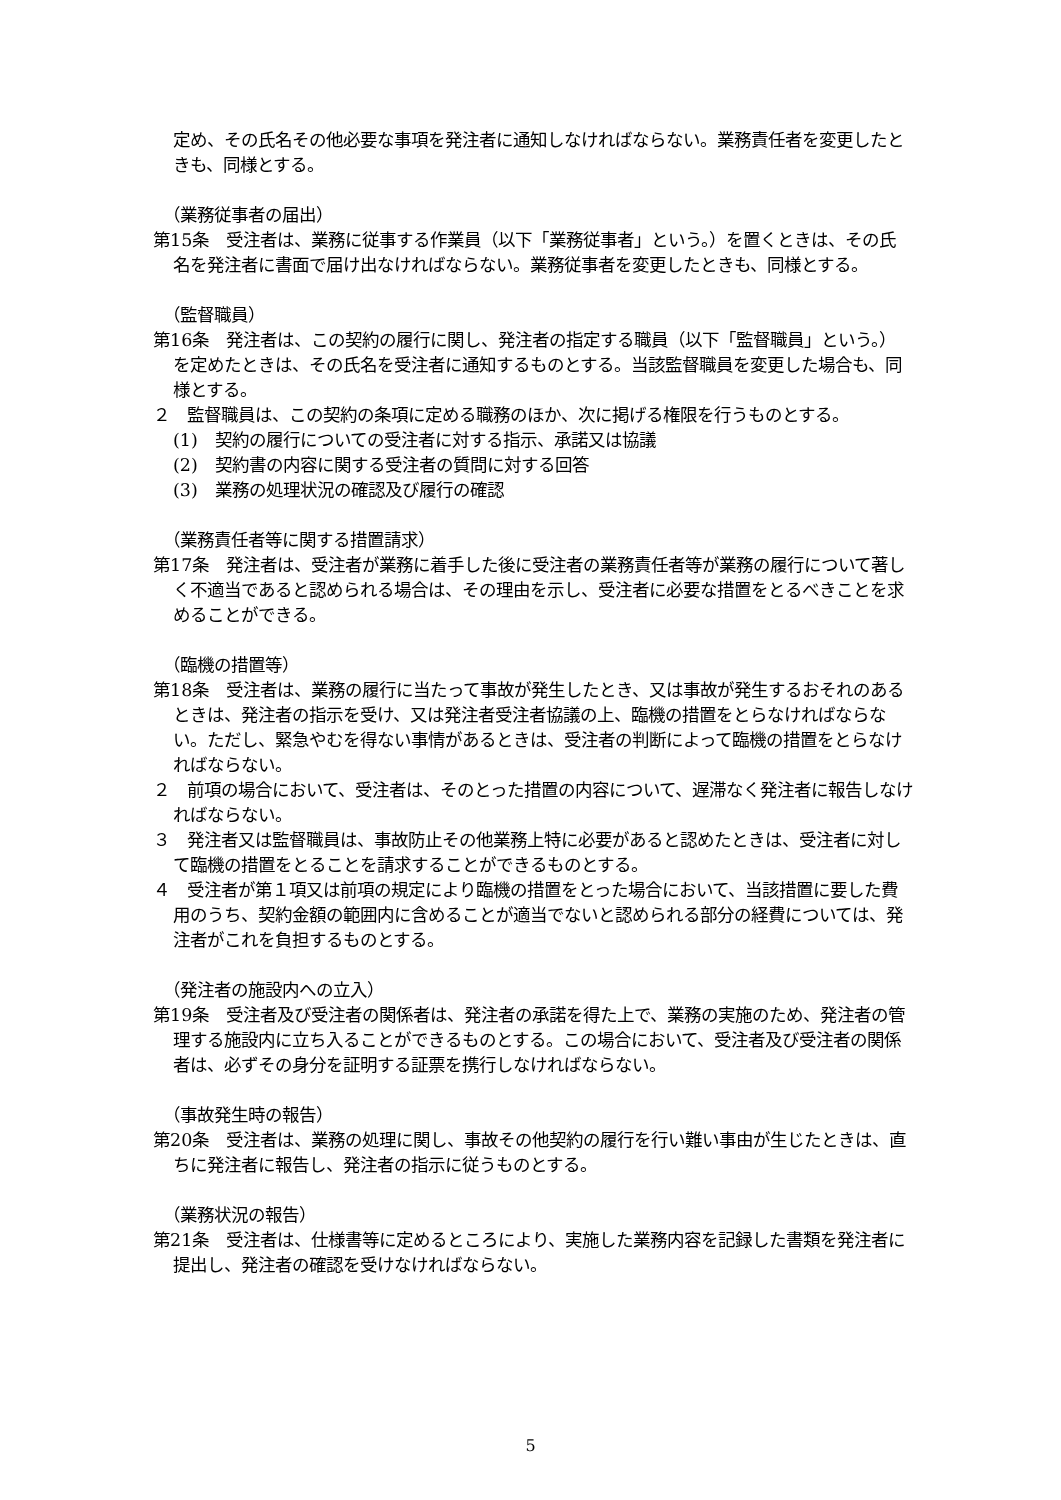定め、その氏名その他必要な事項を発注者に通知しなければならない。業務責任者を変更したときも、同様とする。
（業務従事者の届出）
第15条　受注者は、業務に従事する作業員（以下「業務従事者」という。）を置くときは、その氏名を発注者に書面で届け出なければならない。業務従事者を変更したときも、同様とする。
（監督職員）
第16条　発注者は、この契約の履行に関し、発注者の指定する職員（以下「監督職員」という。）を定めたときは、その氏名を受注者に通知するものとする。当該監督職員を変更した場合も、同様とする。
２　監督職員は、この契約の条項に定める職務のほか、次に掲げる権限を行うものとする。
(1)　契約の履行についての受注者に対する指示、承諾又は協議
(2)　契約書の内容に関する受注者の質問に対する回答
(3)　業務の処理状況の確認及び履行の確認
（業務責任者等に関する措置請求）
第17条　発注者は、受注者が業務に着手した後に受注者の業務責任者等が業務の履行について著しく不適当であると認められる場合は、その理由を示し、受注者に必要な措置をとるべきことを求めることができる。
（臨機の措置等）
第18条　受注者は、業務の履行に当たって事故が発生したとき、又は事故が発生するおそれのあるときは、発注者の指示を受け、又は発注者受注者協議の上、臨機の措置をとらなければならない。ただし、緊急やむを得ない事情があるときは、受注者の判断によって臨機の措置をとらなければならない。
２　前項の場合において、受注者は、そのとった措置の内容について、遅滞なく発注者に報告しなければならない。
３　発注者又は監督職員は、事故防止その他業務上特に必要があると認めたときは、受注者に対して臨機の措置をとることを請求することができるものとする。
４　受注者が第１項又は前項の規定により臨機の措置をとった場合において、当該措置に要した費用のうち、契約金額の範囲内に含めることが適当でないと認められる部分の経費については、発注者がこれを負担するものとする。
（発注者の施設内への立入）
第19条　受注者及び受注者の関係者は、発注者の承諾を得た上で、業務の実施のため、発注者の管理する施設内に立ち入ることができるものとする。この場合において、受注者及び受注者の関係者は、必ずその身分を証明する証票を携行しなければならない。
（事故発生時の報告）
第20条　受注者は、業務の処理に関し、事故その他契約の履行を行い難い事由が生じたときは、直ちに発注者に報告し、発注者の指示に従うものとする。
（業務状況の報告）
第21条　受注者は、仕様書等に定めるところにより、実施した業務内容を記録した書類を発注者に提出し、発注者の確認を受けなければならない。
5